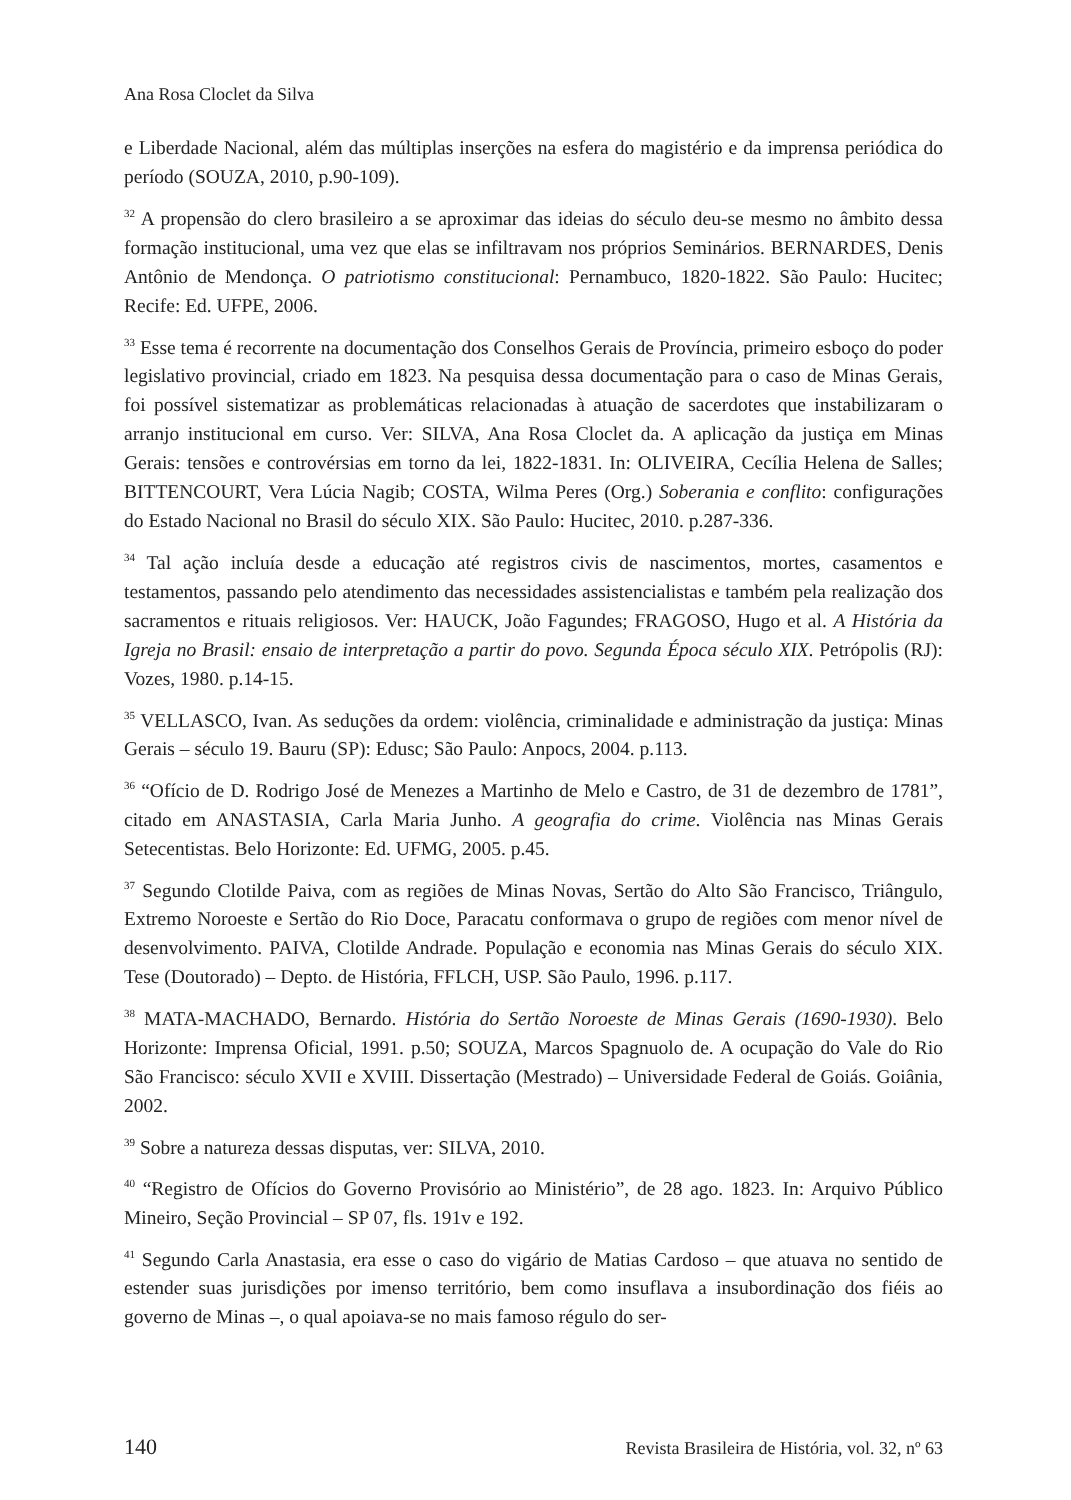Ana Rosa Cloclet da Silva
e Liberdade Nacional, além das múltiplas inserções na esfera do magistério e da imprensa periódica do período (SOUZA, 2010, p.90-109).
<sup>32</sup> A propensão do clero brasileiro a se aproximar das ideias do século deu-se mesmo no âmbito dessa formação institucional, uma vez que elas se infiltravam nos próprios Seminários. BERNARDES, Denis Antônio de Mendonça. O patriotismo constitucional: Pernambuco, 1820-1822. São Paulo: Hucitec; Recife: Ed. UFPE, 2006.
<sup>33</sup> Esse tema é recorrente na documentação dos Conselhos Gerais de Província, primeiro esboço do poder legislativo provincial, criado em 1823. Na pesquisa dessa documentação para o caso de Minas Gerais, foi possível sistematizar as problemáticas relacionadas à atuação de sacerdotes que instabilizaram o arranjo institucional em curso. Ver: SILVA, Ana Rosa Cloclet da. A aplicação da justiça em Minas Gerais: tensões e controvérsias em torno da lei, 1822-1831. In: OLIVEIRA, Cecília Helena de Salles; BITTENCOURT, Vera Lúcia Nagib; COSTA, Wilma Peres (Org.) Soberania e conflito: configurações do Estado Nacional no Brasil do século XIX. São Paulo: Hucitec, 2010. p.287-336.
<sup>34</sup> Tal ação incluía desde a educação até registros civis de nascimentos, mortes, casamentos e testamentos, passando pelo atendimento das necessidades assistencialistas e também pela realização dos sacramentos e rituais religiosos. Ver: HAUCK, João Fagundes; FRAGOSO, Hugo et al. A História da Igreja no Brasil: ensaio de interpretação a partir do povo. Segunda Época século XIX. Petrópolis (RJ): Vozes, 1980. p.14-15.
<sup>35</sup> VELLASCO, Ivan. As seduções da ordem: violência, criminalidade e administração da justiça: Minas Gerais – século 19. Bauru (SP): Edusc; São Paulo: Anpocs, 2004. p.113.
<sup>36</sup> “Ofício de D. Rodrigo José de Menezes a Martinho de Melo e Castro, de 31 de dezembro de 1781”, citado em ANASTASIA, Carla Maria Junho. A geografia do crime. Violência nas Minas Gerais Setecentistas. Belo Horizonte: Ed. UFMG, 2005. p.45.
<sup>37</sup> Segundo Clotilde Paiva, com as regiões de Minas Novas, Sertão do Alto São Francisco, Triângulo, Extremo Noroeste e Sertão do Rio Doce, Paracatu conformava o grupo de regiões com menor nível de desenvolvimento. PAIVA, Clotilde Andrade. População e economia nas Minas Gerais do século XIX. Tese (Doutorado) – Depto. de História, FFLCH, USP. São Paulo, 1996. p.117.
<sup>38</sup> MATA-MACHADO, Bernardo. História do Sertão Noroeste de Minas Gerais (1690-1930). Belo Horizonte: Imprensa Oficial, 1991. p.50; SOUZA, Marcos Spagnuolo de. A ocupação do Vale do Rio São Francisco: século XVII e XVIII. Dissertação (Mestrado) – Universidade Federal de Goiás. Goiânia, 2002.
<sup>39</sup> Sobre a natureza dessas disputas, ver: SILVA, 2010.
<sup>40</sup> “Registro de Ofícios do Governo Provisório ao Ministério”, de 28 ago. 1823. In: Arquivo Público Mineiro, Seção Provincial – SP 07, fls. 191v e 192.
<sup>41</sup> Segundo Carla Anastasia, era esse o caso do vigário de Matias Cardoso – que atuava no sentido de estender suas jurisdições por imenso território, bem como insuflava a insubordinação dos fiéis ao governo de Minas –, o qual apoiava-se no mais famoso régulo do ser-
140 Revista Brasileira de História, vol. 32, nº 63